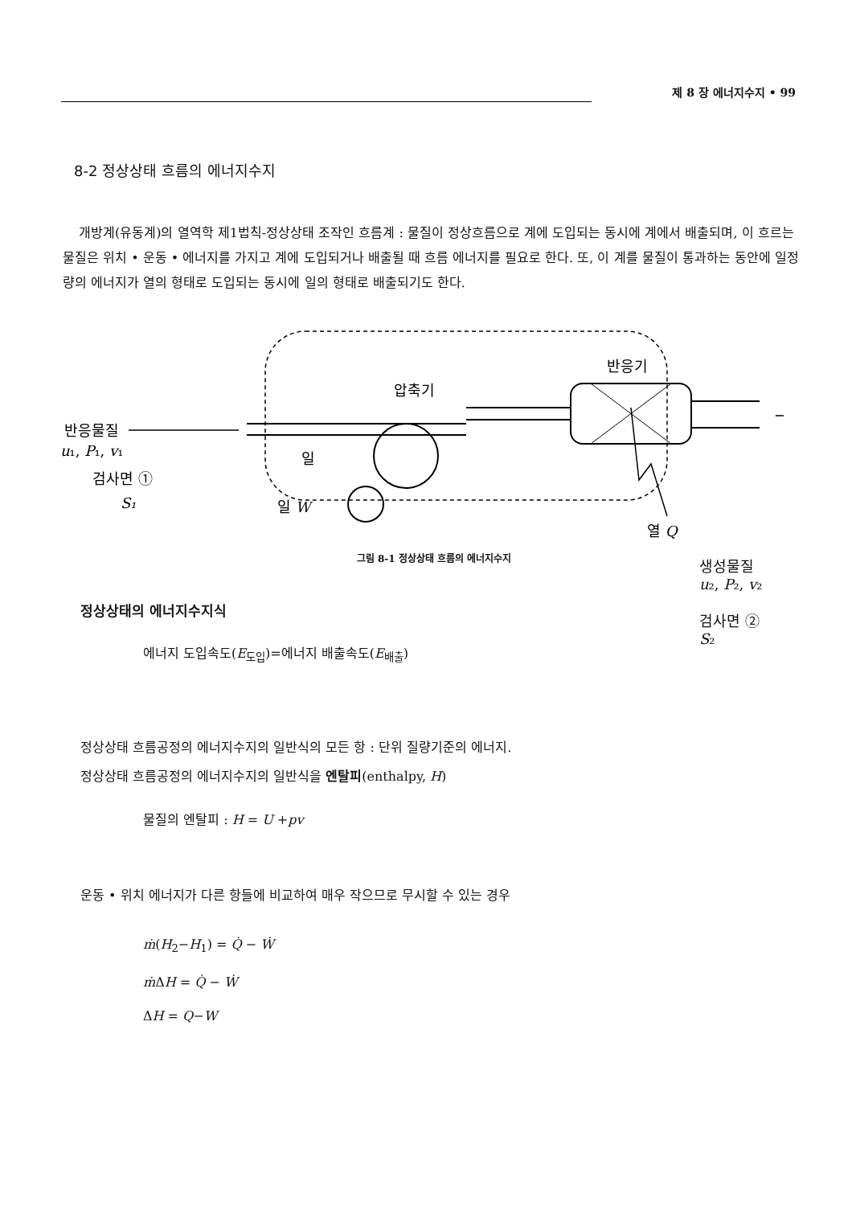제 8 장 에너지수지 • 99
8-2 정상상태 흐름의 에너지수지
개방계(유동계)의 열역학 제1법칙-정상상태 조작인 흐름계 : 물질이 정상흐름으로 계에 도입되는 동시에 계에서 배출되며, 이 흐르는 물질은 위치 • 운동 • 에너지를 가지고 계에 도입되거나 배출될 때 흐름 에너지를 필요로 한다. 또, 이 계를 물질이 통과하는 동안에 일정량의 에너지가 열의 형태로 도입되는 동시에 일의 형태로 배출되기도 한다.
반응물질
u₁, P₁, v₁
검사면 ①
S₁
압축기
일
일 W
반응기
열 Q
생성물질
u₂, P₂, v₂
검사면 ②
S₂
그림 8-1 정상상태 흐름의 에너지수지
정상상태의 에너지수지식
에너지 도입속도(E<sub>도입</sub>)=에너지 배출속도(E<sub>배출</sub>)
정상상태 흐름공정의 에너지수지의 일반식의 모든 항 : 단위 질량기준의 에너지.
정상상태 흐름공정의 에너지수지의 일반식을 엔탈피(enthalpy, H)
물질의 엔탈피 : H = U +pv
운동 • 위치 에너지가 다른 항들에 비교하여 매우 작으므로 무시할 수 있는 경우
ṁ(H<sub>2</sub>−H<sub>1</sub>) = Q̇ − Ẇ
ṁ ΔH = Q̇ − Ẇ
ΔH = Q−W